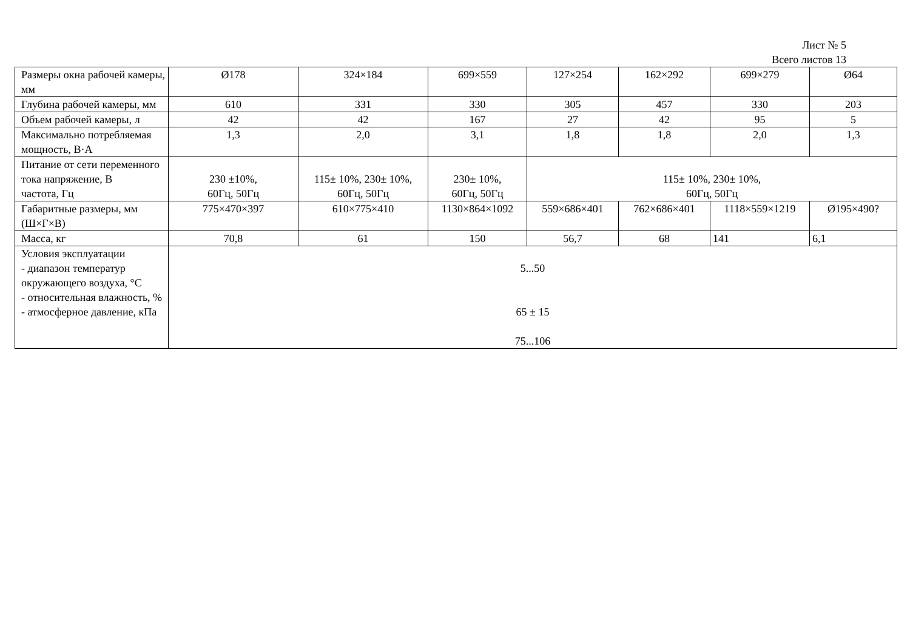Лист № 5
Всего листов 13
| Размеры окна рабочей камеры, мм | Ø178 | 324×184 | 699×559 | 127×254 | 162×292 | 699×279 | Ø64 |
| Глубина рабочей камеры, мм | 610 | 331 | 330 | 305 | 457 | 330 | 203 |
| Объем рабочей камеры, л | 42 | 42 | 167 | 27 | 42 | 95 | 5 |
| Максимально потребляемая мощность, В·А | 1,3 | 2,0 | 3,1 | 1,8 | 1,8 | 2,0 | 1,3 |
| Питание от сети переменного тока напряжение, В частота, Гц | 230 ±10%, 60Гц, 50Гц | 115± 10%, 230± 10%, 60Гц, 50Гц | 230± 10%, 60Гц, 50Гц | 115± 10%, 230± 10%, 60Гц, 50Гц | | | |
| Габаритные размеры, мм (Ш×Г×В) | 775×470×397 | 610×775×410 | 1130×864×1092 | 559×686×401 | 762×686×401 | 1118×559×1219 | Ø195×490? |
| Масса, кг | 70,8 | 61 | 150 | 56,7 | 68 | 141 | 6,1 |
| Условия эксплуатации - диапазон температур окружающего воздуха, °С - относительная влажность, % - атмосферное давление, кПа | 5...50 65 ± 15 75...106 | | | | | | |